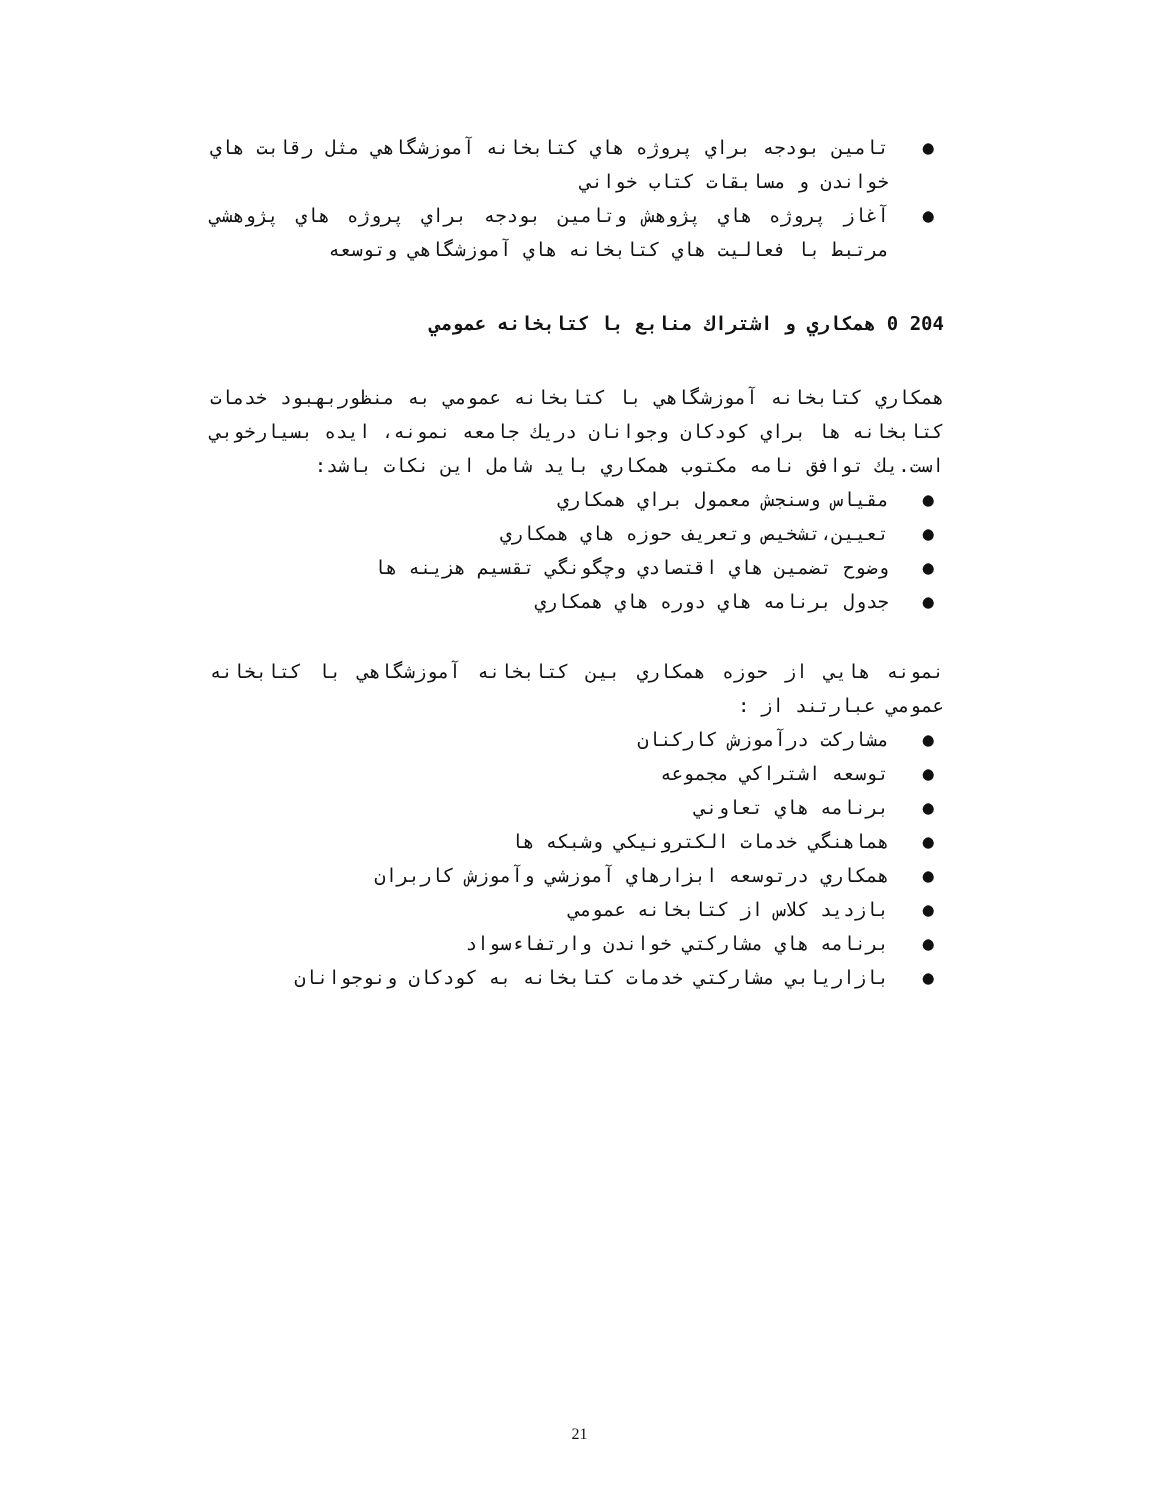● تامين بودجه براي پروژه هاي كتابخانه آموزشگاهي مثل رقابت هاي خواندن و مسابقات كتاب خواني
● آغاز پروژه هاي پژوهش وتامين بودجه براي پروژه هاي پژوهشي مرتبط با فعاليت هاي كتابخانه هاي آموزشگاهي وتوسعه
204 0 همكاري و اشتراك منابع با كتابخانه عمومي
همكاري كتابخانه آموزشگاهي با كتابخانه عمومي به منظوربهبود خدمات كتابخانه ها براي كودكان وجوانان دريك جامعه نمونه، ايده بسيارخوبي است.يك توافق نامه مكتوب همكاري بايد شامل اين نكات باشد:
● مقياس وسنجش معمول براي همكاري
● تعيين،تشخيص وتعريف حوزه هاي همكاري
● وضوح تضمين هاي اقتصادي وچگونگي تقسيم هزينه ها
● جدول برنامه هاي دوره هاي همكاري
نمونه هايي از حوزه همكاري بين كتابخانه آموزشگاهي با كتابخانه عمومي عبارتند از :
● مشاركت درآموزش كاركنان
● توسعه اشتراكي مجموعه
● برنامه هاي تعاوني
● هماهنگي خدمات الكترونيكي وشبكه ها
● همكاري درتوسعه ابزارهاي آموزشي وآموزش كاربران
● بازديد كلاس از كتابخانه عمومي
● برنامه هاي مشاركتي خواندن وارتفاءسواد
● بازاريابي مشاركتي خدمات كتابخانه به كودكان ونوجوانان
21